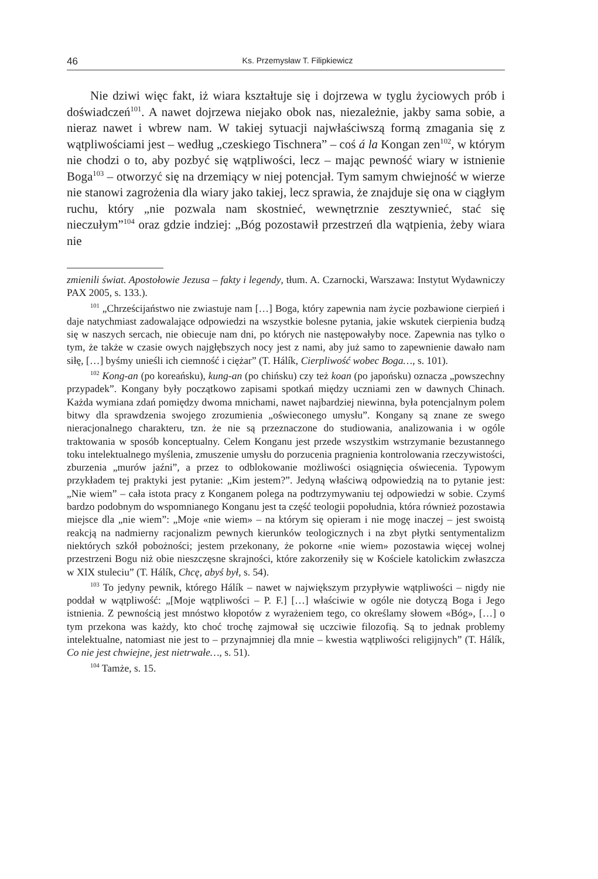46 Ks. Przemysław T. Filipkiewicz
Nie dziwi więc fakt, iż wiara kształtuje się i dojrzewa w tyglu życiowych prób i doświadczeń<sup>101</sup>. A nawet dojrzewa niejako obok nas, niezależnie, jakby sama sobie, a nieraz nawet i wbrew nam. W takiej sytuacji najwłaściwszą formą zmagania się z wątpliwościami jest – według „czeskiego Tischnera” – coś á la Kongan zen<sup>102</sup>, w którym nie chodzi o to, aby pozbyć się wątpliwości, lecz – mając pewność wiary w istnienie Boga<sup>103</sup> – otworzyć się na drzemiący w niej potencjał. Tym samym chwiejność w wierze nie stanowi zagrożenia dla wiary jako takiej, lecz sprawia, że znajduje się ona w ciągłym ruchu, który „nie pozwala nam skostnieć, wewnętrznie zesztywnieć, stać się nieczułym”<sup>104</sup> oraz gdzie indziej: „Bóg pozostawił przestrzeń dla wątpienia, żeby wiara nie
zmienili świat. Apostołowie Jezusa – fakty i legendy, tłum. A. Czarnocki, Warszawa: Instytut Wydawniczy PAX 2005, s. 133.).
<sup>101</sup> „Chrześcijaństwo nie zwiastuje nam […] Boga, który zapewnia nam życie pozbawione cierpień i daje natychmiast zadowalające odpowiedzi na wszystkie bolesne pytania, jakie wskutek cierpienia budzą się w naszych sercach, nie obiecuje nam dni, po których nie następowałyby noce. Zapewnia nas tylko o tym, że także w czasie owych najgłębszych nocy jest z nami, aby już samo to zapewnienie dawało nam siłę, […] byśmy unieśli ich ciemność i ciężar” (T. Hálík, Cierpliwość wobec Boga…, s. 101).
<sup>102</sup> Kong-an (po koreańsku), kung-an (po chińsku) czy też koan (po japońsku) oznacza „powszechny przypadek”. Kongany były początkowo zapisami spotkań między uczniami zen w dawnych Chinach. Każda wymiana zdań pomiędzy dwoma mnichami, nawet najbardziej niewinna, była potencjalnym polem bitwy dla sprawdzenia swojego zrozumienia „oświeconego umysłu”. Kongany są znane ze swego nieracjonalnego charakteru, tzn. że nie są przeznaczone do studiowania, analizowania i w ogóle traktowania w sposób konceptualny. Celem Konganu jest przede wszystkim wstrzymanie bezustannego toku intelektualnego myślenia, zmuszenie umysłu do porzucenia pragnienia kontrolowania rzeczywistości, zburzenia „murów jaźni”, a przez to odblokowanie możliwości osiągnięcia oświecenia. Typowym przykładem tej praktyki jest pytanie: „Kim jestem?”. Jedyną właściwą odpowiedzią na to pytanie jest: „Nie wiem” – cała istota pracy z Konganem polega na podtrzymywaniu tej odpowiedzi w sobie. Czymś bardzo podobnym do wspomnianego Konganu jest ta część teologii popołudnia, która również pozostawia miejsce dla „nie wiem”: „Moje «nie wiem» – na którym się opieram i nie mogę inaczej – jest swoistą reakcją na nadmierny racjonalizm pewnych kierunków teologicznych i na zbyt płytki sentymentalizm niektórych szkół pobożności; jestem przekonany, że pokorne «nie wiem» pozostawia więcej wolnej przestrzeni Bogu niż obie nieszczęsne skrajności, które zakorzeniły się w Kościele katolickim zwłaszcza w XIX stuleciu” (T. Hálík, Chcę, abyś był, s. 54).
<sup>103</sup> To jedyny pewnik, którego Hálík – nawet w największym przypływie wątpliwości – nigdy nie poddał w wątpliwość: „[Moje wątpliwości – P. F.] […] właściwie w ogóle nie dotyczą Boga i Jego istnienia. Z pewnością jest mnóstwo kłopotów z wyrażeniem tego, co określamy słowem «Bóg», […] o tym przekona was każdy, kto choć trochę zajmował się uczciwie filozofią. Są to jednak problemy intelektualne, natomiast nie jest to – przynajmniej dla mnie – kwestia wątpliwości religijnych” (T. Hálík, Co nie jest chwiejne, jest nietrwałe…, s. 51).
<sup>104</sup> Tamże, s. 15.